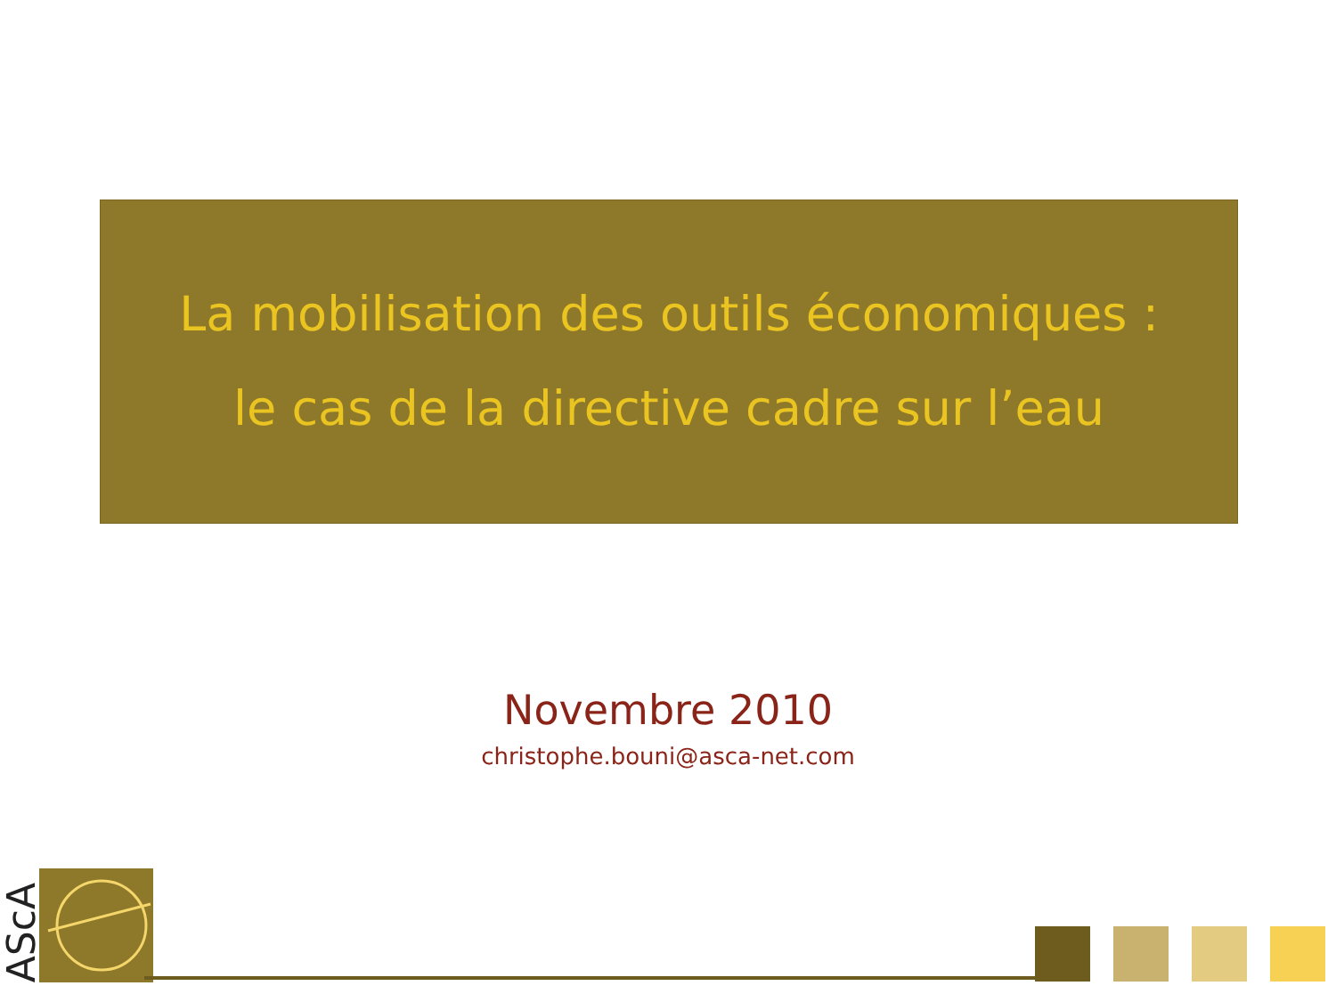La mobilisation des outils économiques :
le cas de la directive cadre sur l’eau
Novembre 2010
christophe.bouni@asca-net.com
AScA